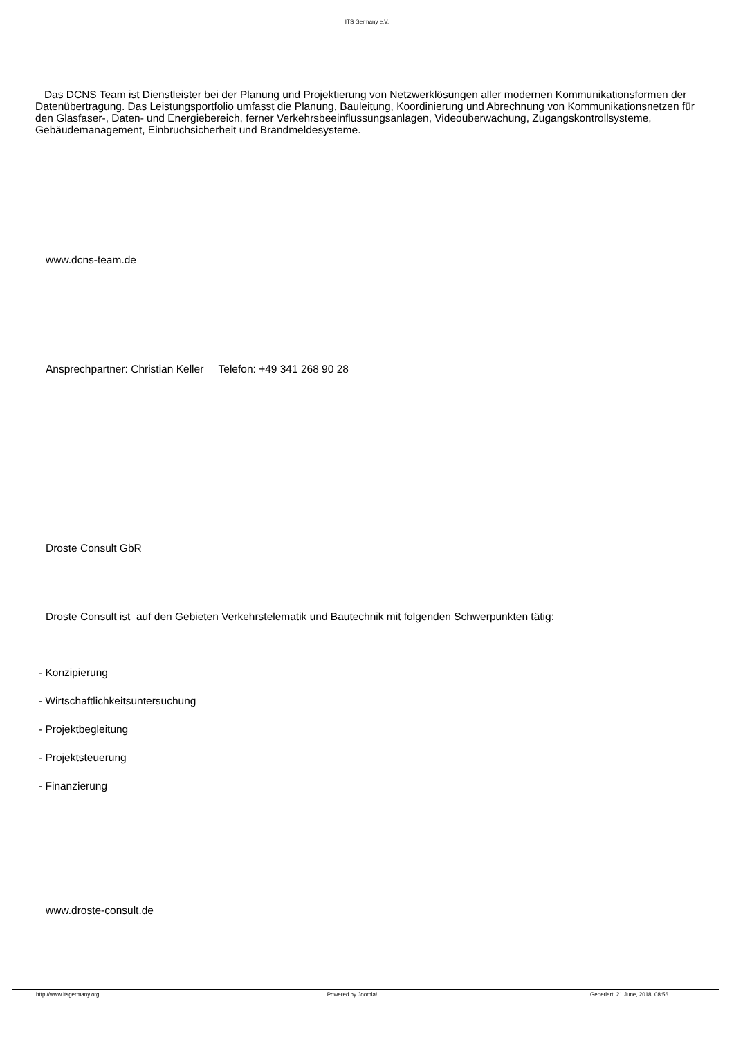ITS Germany e.V.
Das DCNS Team ist Dienstleister bei der Planung und Projektierung von Netzwerklösungen aller modernen Kommunikationsformen der Datenübertragung. Das Leistungsportfolio umfasst die Planung, Bauleitung, Koordinierung und Abrechnung von Kommunikationsnetzen für den Glasfaser-, Daten- und Energiebereich, ferner Verkehrsbeeinflussungsanlagen, Videoüberwachung, Zugangskontrollsysteme, Gebäudemanagement, Einbruchsicherheit und Brandmeldesysteme.
www.dcns-team.de
Ansprechpartner: Christian Keller Telefon: +49 341 268 90 28
Droste Consult GbR
Droste Consult ist auf den Gebieten Verkehrstelematik und Bautechnik mit folgenden Schwerpunkten tätig:
- Konzipierung
- Wirtschaftlichkeitsuntersuchung
- Projektbegleitung
- Projektsteuerung
- Finanzierung
www.droste-consult.de
http://www.itsgermany.org Powered by Joomla! Generiert: 21 June, 2018, 08:56